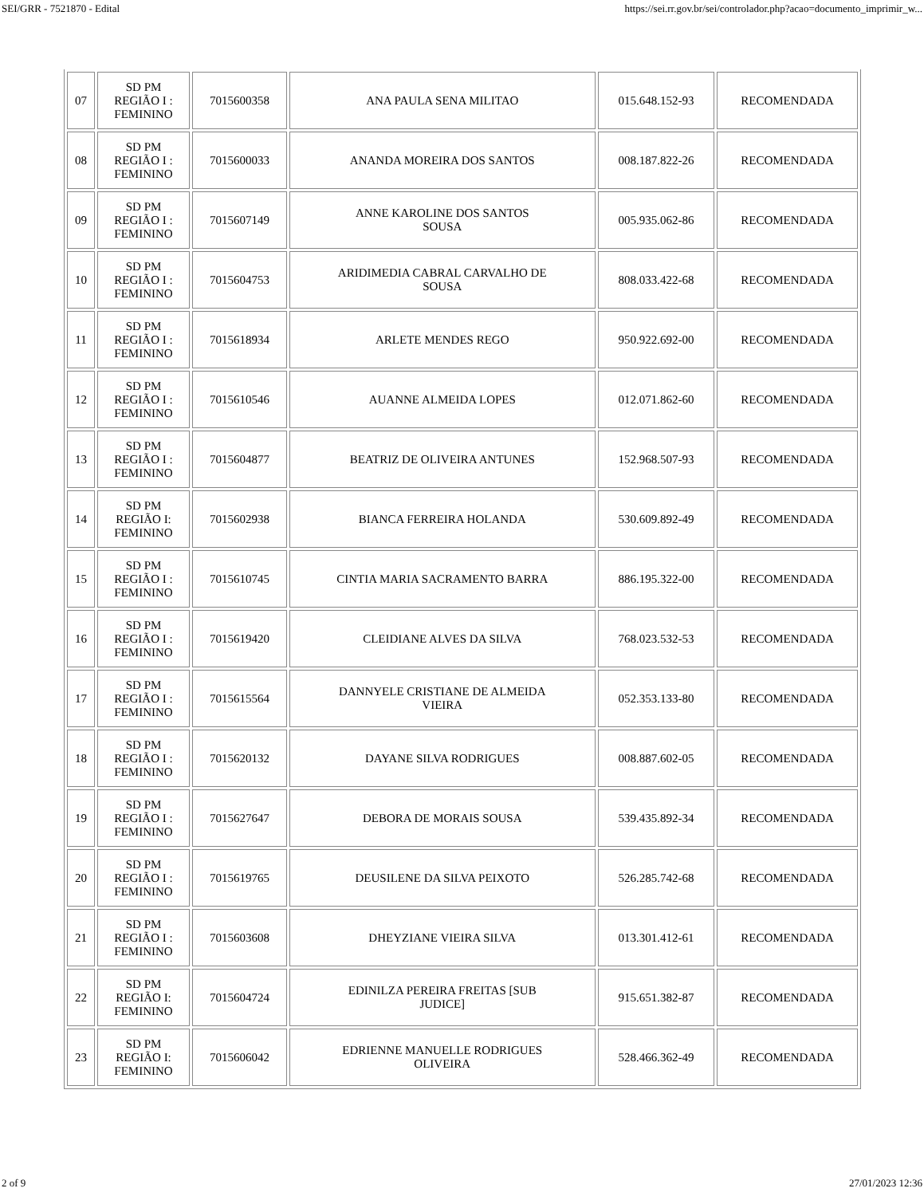SEI/GRR - 7521870 - Edital https://sei.rr.gov.br/sei/controlador.php?acao=documento_imprimir_w...
| 07 | SD PM REGIÃO I : FEMININO | 7015600358 | ANA PAULA SENA MILITAO | 015.648.152-93 | RECOMENDADA |
| 08 | SD PM REGIÃO I : FEMININO | 7015600033 | ANANDA MOREIRA DOS SANTOS | 008.187.822-26 | RECOMENDADA |
| 09 | SD PM REGIÃO I : FEMININO | 7015607149 | ANNE KAROLINE DOS SANTOS SOUSA | 005.935.062-86 | RECOMENDADA |
| 10 | SD PM REGIÃO I : FEMININO | 7015604753 | ARIDIMEDIA CABRAL CARVALHO DE SOUSA | 808.033.422-68 | RECOMENDADA |
| 11 | SD PM REGIÃO I : FEMININO | 7015618934 | ARLETE MENDES REGO | 950.922.692-00 | RECOMENDADA |
| 12 | SD PM REGIÃO I : FEMININO | 7015610546 | AUANNE ALMEIDA LOPES | 012.071.862-60 | RECOMENDADA |
| 13 | SD PM REGIÃO I : FEMININO | 7015604877 | BEATRIZ DE OLIVEIRA ANTUNES | 152.968.507-93 | RECOMENDADA |
| 14 | SD PM REGIÃO I: FEMININO | 7015602938 | BIANCA FERREIRA HOLANDA | 530.609.892-49 | RECOMENDADA |
| 15 | SD PM REGIÃO I : FEMININO | 7015610745 | CINTIA MARIA SACRAMENTO BARRA | 886.195.322-00 | RECOMENDADA |
| 16 | SD PM REGIÃO I : FEMININO | 7015619420 | CLEIDIANE ALVES DA SILVA | 768.023.532-53 | RECOMENDADA |
| 17 | SD PM REGIÃO I : FEMININO | 7015615564 | DANNYELE CRISTIANE DE ALMEIDA VIEIRA | 052.353.133-80 | RECOMENDADA |
| 18 | SD PM REGIÃO I : FEMININO | 7015620132 | DAYANE SILVA RODRIGUES | 008.887.602-05 | RECOMENDADA |
| 19 | SD PM REGIÃO I : FEMININO | 7015627647 | DEBORA DE MORAIS SOUSA | 539.435.892-34 | RECOMENDADA |
| 20 | SD PM REGIÃO I : FEMININO | 7015619765 | DEUSILENE DA SILVA PEIXOTO | 526.285.742-68 | RECOMENDADA |
| 21 | SD PM REGIÃO I : FEMININO | 7015603608 | DHEYZIANE VIEIRA SILVA | 013.301.412-61 | RECOMENDADA |
| 22 | SD PM REGIÃO I: FEMININO | 7015604724 | EDINILZA PEREIRA FREITAS [SUB JUDICE] | 915.651.382-87 | RECOMENDADA |
| 23 | SD PM REGIÃO I: FEMININO | 7015606042 | EDRIENNE MANUELLE RODRIGUES OLIVEIRA | 528.466.362-49 | RECOMENDADA |
2 of 9 27/01/2023 12:36